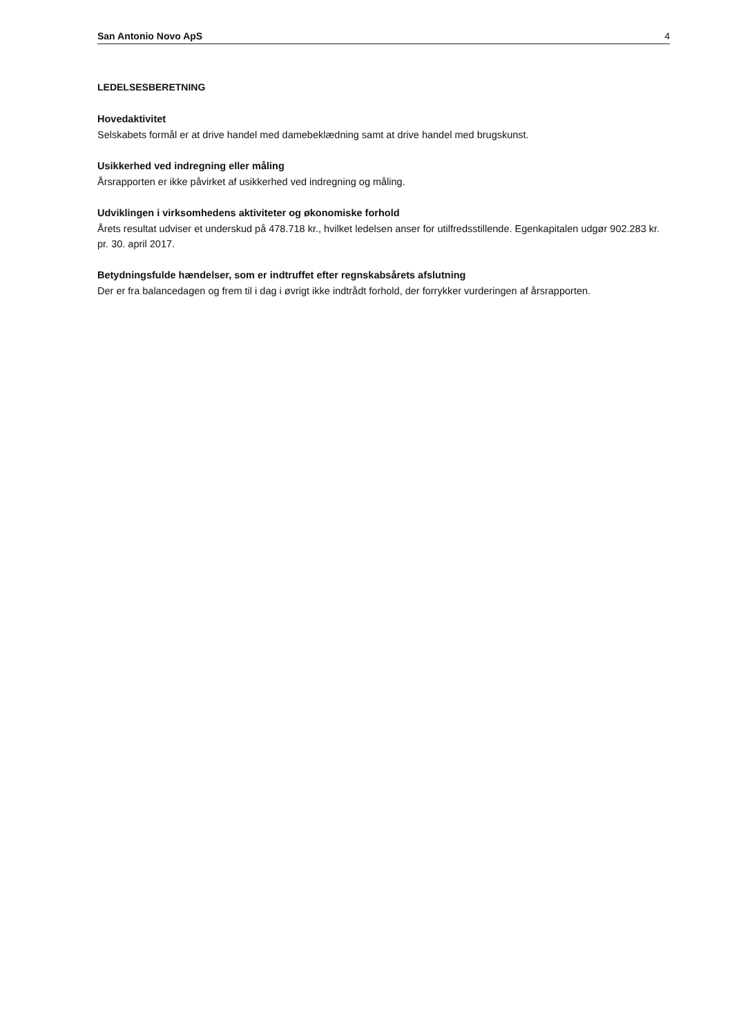San Antonio Novo ApS 4
LEDELSESBERETNING
Hovedaktivitet
Selskabets formål er at drive handel med damebeklædning samt at drive handel med brugskunst.
Usikkerhed ved indregning eller måling
Årsrapporten er ikke påvirket af usikkerhed ved indregning og måling.
Udviklingen i virksomhedens aktiviteter og økonomiske forhold
Årets resultat udviser et underskud på 478.718 kr., hvilket ledelsen anser for utilfredsstillende. Egenkapitalen udgør 902.283 kr. pr. 30. april 2017.
Betydningsfulde hændelser, som er indtruffet efter regnskabsårets afslutning
Der er fra balancedagen og frem til i dag i øvrigt ikke indtrådt forhold, der forrykker vurderingen af årsrapporten.